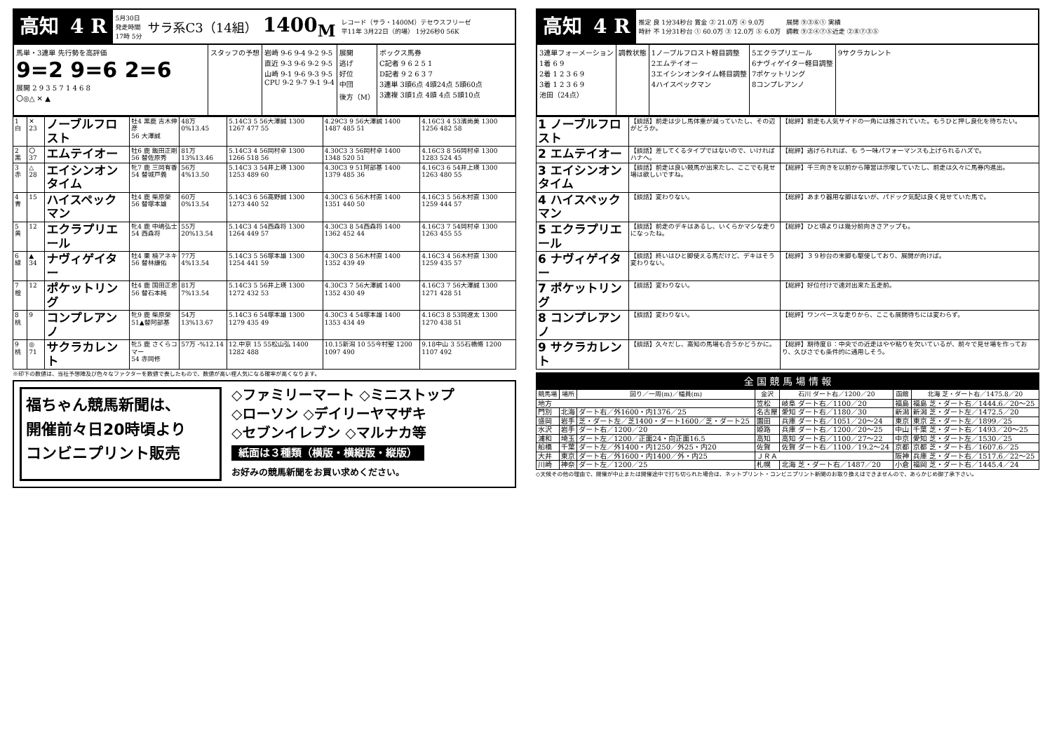高知 4 R
5月30日
発走時間
17時 5分
サラ系C3（14組）
1400<sub>M</sub>
レコード（サラ・1400M）テセウスフリーゼ
平11年 3月22日（的場） 1分26秒0 56K
馬単・3連単 先行勢を高評価
9=2 9=6 2=6
展開 2 9 3 5 7 1 4 6 8
〇◎△ ✕ ▲
スタッフの予想 岩崎 9-6 9-4 9-2 9-5
直近 9-3 9-6 9-2 9-5
山崎 9-1 9-6 9-3 9-5
CPU 9-2 9-7 9-1 9-4
展開
逃げ
好位
中団
後方（M）
ボックス馬券
C記者 9 6 2 5 1
D記者 9 2 6 3 7
3連単 3頭6点 4頭24点 5頭60点
3連複 3頭1点 4頭 4点 5頭10点
| 1 白 | ✕ 23 | ノーブルフロスト | 牡4 黒鹿 吉木伸彦 56 大澤誠 | 48万 0%13.45 | 5.14C3 5 56大澤誠 1300 1267 477 55 | 4.29C3 9 56大澤誠 1400 1487 485 51 | 4.16C3 4 53濱尚美 1300 1256 482 58 |
| 2 黒 | 〇 37 | エムテイオー | 牡6 鹿 飯田正剛 56 替佐原秀 | 81万 13%13.46 | 5.14C3 4 56岡村卓 1300 1266 518 56 | 4.30C3 3 56岡村卓 1400 1348 520 51 | 4.16C3 8 56岡村卓 1300 1283 524 45 |
| 3 赤 | △ 28 | エイシンオンタイム | 牝7 鹿 三岡有香 54 替城戸義 | 56万 4%13.50 | 5.14C3 3 54井上瑛 1300 1253 489 60 | 4.30C3 9 51阿部基 1400 1379 485 36 | 4.16C3 6 54井上瑛 1300 1263 480 55 |
| 4 青 | 15 | ハイスペックマン | 牡4 鹿 柴原榮 56 替塚本雄 | 60万 0%13.54 | 5.14C3 6 56高野誠 1300 1273 440 52 | 4.30C3 6 56木村直 1400 1351 440 50 | 4.16C3 5 56木村直 1300 1259 444 57 |
| 5 黄 | 12 | エクラプリエール | 牝4 鹿 中嶋弘士 54 西森将 | 55万 20%13.54 | 5.14C3 4 54西森将 1300 1264 449 57 | 4.30C3 8 54西森将 1400 1362 452 44 | 4.16C3 7 54岡村卓 1300 1263 455 55 |
| 6 緑 | ▲ 34 | ナヴィゲイター | 牡4 栗 楠アネキ 56 替林謙佑 | 77万 4%13.54 | 5.14C3 5 56塚本雄 1300 1254 441 59 | 4.30C3 8 56木村直 1400 1352 439 49 | 4.16C3 4 56木村直 1300 1259 435 57 |
| 7 橙 | 12 | ポケットリング | 牡4 鹿 国田正忠 56 替石本純 | 81万 7%13.54 | 5.14C3 5 56井上瑛 1300 1272 432 53 | 4.30C3 7 56大澤誠 1400 1352 430 49 | 4.16C3 7 56大澤誠 1300 1271 428 51 |
| 8 桃 | 9 | コンプレアンノ | 牝9 鹿 柴原榮 51▲替阿部基 | 54万 13%13.67 | 5.14C3 6 54塚本雄 1300 1279 435 49 | 4.30C3 4 54塚本雄 1400 1353 434 49 | 4.16C3 8 53岡遼太 1300 1270 438 51 |
| 9 桃 | ◎ 71 | サクラカレント | 牝5 鹿 さくらコマー 54 赤岡修 | 57万 -%12.14 | 12.中京 15 55松山弘 1400 1282 488 | 10.15新潟 10 55今村聖 1200 1097 490 | 9.18中山 3 55石橋脩 1200 1107 492 |
※印下の数値は、当社予想陣及び色々なファクターを数値で表したもので、数値が高い程人気になる確率が高くなります。
福ちゃん競馬新聞は、
開催前々日20時頃より
コンビニプリント販売
◇ファミリーマート ◇ミニストップ
◇ローソン ◇デイリーヤマザキ
◇セブンイレブン ◇マルナカ等
紙面は３種類（横版・横縦版・縦版）
お好みの競馬新聞をお買い求めください。
高知 4 R
推定 良 1分34秒台 賞金 ② 21.0万 ④ 9.0万
時計 不 1分31秒台 ① 60.0万 ③ 12.0万 ⑤ 6.0万
展開 ⑨③⑥① 実績
調教 ⑨②④⑦⑤近走 ②⑧⑦③⑤
3連単フォーメーション
1着 6 9
2着 1 2 3 6 9
3着 1 2 3 6 9
池田（24点）
調教状態 1ノーブルフロスト軽目調整
2エムテイオー
3エイシンオンタイム軽目調整
4ハイスペックマン
5エクラプリエール
6ナヴィゲイター軽目調整
7ポケットリング
8コンプレアンノ
9サクラカレント
| 1 ノーブルフロスト | 【談話】前走は少し馬体重が減っていたし、その辺がどうか。 | 【総評】前走も人気サイドの一角には推されていた。もうひと押し良化を待ちたい。 |
| 2 エムテイオー | 【談話】差してくるタイプではないので、いければハナへ。 | 【総評】逃げられれば、も う一味パフォーマンスも上げられるハズで。 |
| 3 エイシンオンタイム | 【談話】前走は良い競馬が出来たし、ここでも見せ場は欲しいですね。 | 【総評】千三向きを以前から陣営は示唆していたし、前走は久々に馬券内進出。 |
| 4 ハイスペックマン | 【談話】変わりない。 | 【総評】あまり器用な脚はないが、パドック気配は良く見せていた馬で。 |
| 5 エクラプリエール | 【談話】前走のデキはあるし、いくらかマシな走りになったね。 | 【総評】ひと頃よりは幾分前向きさアップも。 |
| 6 ナヴィゲイター | 【談話】終いはひと脚使える馬だけど、デキはそう変わりない。 | 【総評】３９秒台の末脚も駆使しており、展開が向けば。 |
| 7 ポケットリング | 【談話】変わりない。 | 【総評】好位付けで連対出来た五走前。 |
| 8 コンプレアンノ | 【談話】変わりない。 | 【総評】ワンペースな走りから、ここも展開待ちには変わらず。 |
| 9 サクラカレント | 【談話】久々だし、高知の馬場も合うかどうかに。 | 【総評】期待度Ｂ：中央での近走はやや粘りを欠いているが、前々で見せ場を作っており、久びさでも条件的に通用しそう。 |
全 国 競 馬 場 情 報
| 競馬場 | 場所 | 回り／一周(m)／幅員(m) | 金沢 | 石川 ダート右／1200／20 | 函館 | 北海 芝・ダート右／1475.8／20 |
| --- | --- | --- | --- | --- | --- | --- |
| 地方 | | | 笠松 | 岐阜 ダート右／1100／20 | 福島 | 福島 芝・ダート右／1444.6／20〜25 |
| 門別 | 北海 | ダート右／外1600・内1376／25 | 名古屋 | 愛知 ダート右／1180／30 | 新潟 | 新潟 芝・ダート左／1472.5／20 |
| 盛岡 | 岩手 | 芝・ダート左／芝1400・ダート1600／芝・ダート25 | 園田 | 兵庫 ダート右／1051／20〜24 | 東京 | 東京 芝・ダート左／1899／25 |
| 水沢 | 岩手 | ダート右／1200／20 | 姫路 | 兵庫 ダート右／1200／20〜25 | 中山 | 千葉 芝・ダート右／1493／20〜25 |
| 浦和 | 埼玉 | ダート左／1200／正面24・向正面16.5 | 高知 | 高知 ダート右／1100／27〜22 | 中京 | 愛知 芝・ダート左／1530／25 |
| 船橋 | 千葉 | ダート左／外1400・内1250／外25・内20 | 佐賀 | 佐賀 ダート右／1100／19.2〜24 | 京都 | 京都 芝・ダート右／1607.6／25 |
| 大井 | 東京 | ダート右／外1600・内1400／外・内25 | ＪＲＡ | | 阪神 | 兵庫 芝・ダート右／1517.6／22〜25 |
| 川崎 | 神奈 | ダート左／1200／25 | 札幌 | 北海 芝・ダート右／1487／20 | 小倉 | 福岡 芝・ダート右／1445.4／24 |
◇天候その他の理由で、開催が中止または開催途中で打ち切られた場合は、ネットプリント・コンビニプリント新聞のお取り換えはできませんので、あらかじめ御了承下さい。